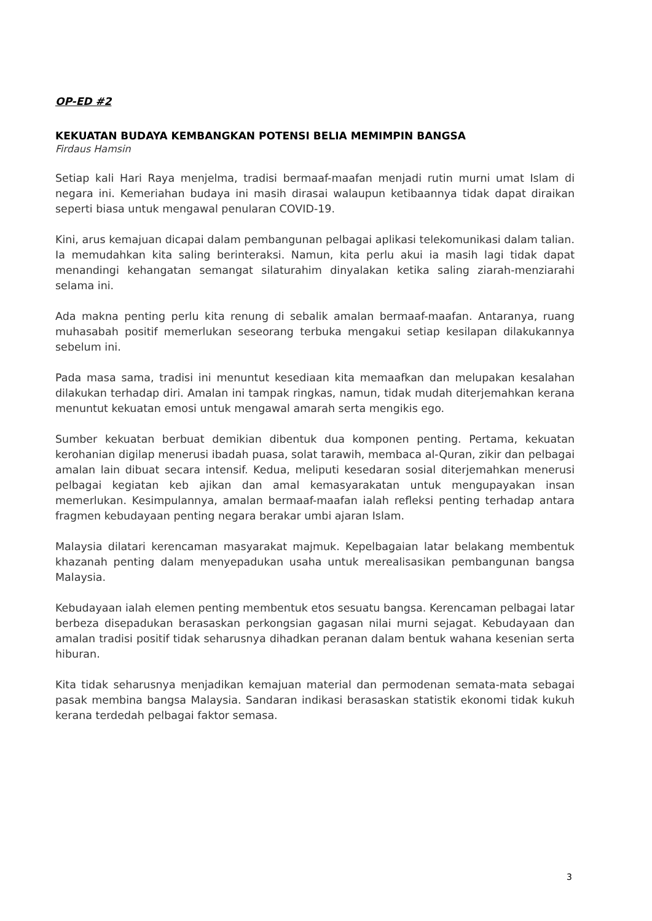OP-ED #2
KEKUATAN BUDAYA KEMBANGKAN POTENSI BELIA MEMIMPIN BANGSA
Firdaus Hamsin
Setiap kali Hari Raya menjelma, tradisi bermaaf-maafan menjadi rutin murni umat Islam di negara ini. Kemeriahan budaya ini masih dirasai walaupun ketibaannya tidak dapat diraikan seperti biasa untuk mengawal penularan COVID-19.
Kini, arus kemajuan dicapai dalam pembangunan pelbagai aplikasi telekomunikasi dalam talian. Ia memudahkan kita saling berinteraksi. Namun, kita perlu akui ia masih lagi tidak dapat menandingi kehangatan semangat silaturahim dinyalakan ketika saling ziarah-menziarahi selama ini.
Ada makna penting perlu kita renung di sebalik amalan bermaaf-maafan. Antaranya, ruang muhasabah positif memerlukan seseorang terbuka mengakui setiap kesilapan dilakukannya sebelum ini.
Pada masa sama, tradisi ini menuntut kesediaan kita memaafkan dan melupakan kesalahan dilakukan terhadap diri. Amalan ini tampak ringkas, namun, tidak mudah diterjemahkan kerana menuntut kekuatan emosi untuk mengawal amarah serta mengikis ego.
Sumber kekuatan berbuat demikian dibentuk dua komponen penting. Pertama, kekuatan kerohanian digilap menerusi ibadah puasa, solat tarawih, membaca al-Quran, zikir dan pelbagai amalan lain dibuat secara intensif. Kedua, meliputi kesedaran sosial diterjemahkan menerusi pelbagai kegiatan keb ajikan dan amal kemasyarakatan untuk mengupayakan insan memerlukan. Kesimpulannya, amalan bermaaf-maafan ialah refleksi penting terhadap antara fragmen kebudayaan penting negara berakar umbi ajaran Islam.
Malaysia dilatari kerencaman masyarakat majmuk. Kepelbagaian latar belakang membentuk khazanah penting dalam menyepadukan usaha untuk merealisasikan pembangunan bangsa Malaysia.
Kebudayaan ialah elemen penting membentuk etos sesuatu bangsa. Kerencaman pelbagai latar berbeza disepadukan berasaskan perkongsian gagasan nilai murni sejagat. Kebudayaan dan amalan tradisi positif tidak seharusnya dihadkan peranan dalam bentuk wahana kesenian serta hiburan.
Kita tidak seharusnya menjadikan kemajuan material dan permodenan semata-mata sebagai pasak membina bangsa Malaysia. Sandaran indikasi berasaskan statistik ekonomi tidak kukuh kerana terdedah pelbagai faktor semasa.
3